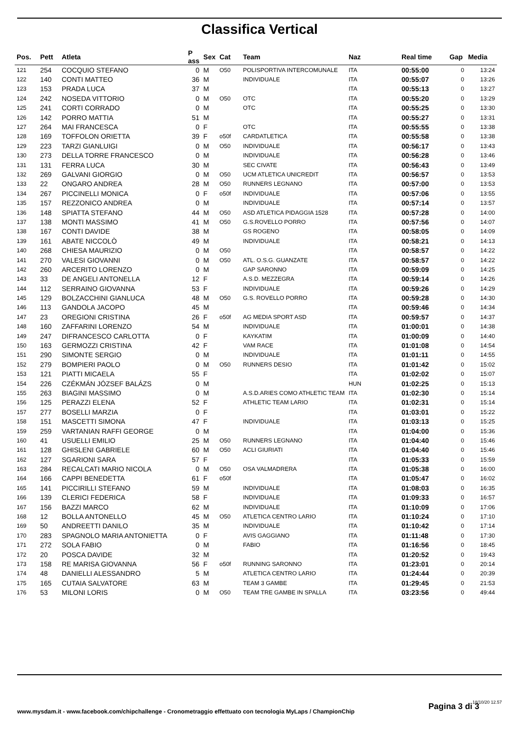Classifica Vertical
| Pos. | Pett | Atleta | P ass | Sex | Cat | Team | Naz | Real time | Gap | Media |
| --- | --- | --- | --- | --- | --- | --- | --- | --- | --- | --- |
| 121 | 254 | COCQUIO STEFANO | 0 | M | O50 | POLISPORTIVA INTERCOMUNALE | ITA | 00:55:00 | 0 | 13:24 |
| 122 | 140 | CONTI MATTEO | 36 | M | | INDIVIDUALE | ITA | 00:55:07 | 0 | 13:26 |
| 123 | 153 | PRADA LUCA | 37 | M | | | ITA | 00:55:13 | 0 | 13:27 |
| 124 | 242 | NOSEDA VITTORIO | 0 | M | O50 | OTC | ITA | 00:55:20 | 0 | 13:29 |
| 125 | 241 | CORTI CORRADO | 0 | M | | OTC | ITA | 00:55:25 | 0 | 13:30 |
| 126 | 142 | PORRO MATTIA | 51 | M | | | ITA | 00:55:27 | 0 | 13:31 |
| 127 | 264 | MAI FRANCESCA | 0 | F | | OTC | ITA | 00:55:55 | 0 | 13:38 |
| 128 | 169 | TOFFOLON ORIETTA | 39 | F | o50f | CARDATLETICA | ITA | 00:55:58 | 0 | 13:38 |
| 129 | 223 | TARZI GIANLUIGI | 0 | M | O50 | INDIVIDUALE | ITA | 00:56:17 | 0 | 13:43 |
| 130 | 273 | DELLA TORRE FRANCESCO | 0 | M | | INDIVIDUALE | ITA | 00:56:28 | 0 | 13:46 |
| 131 | 131 | FERRA LUCA | 30 | M | | SEC CIVATE | ITA | 00:56:43 | 0 | 13:49 |
| 132 | 269 | GALVANI GIORGIO | 0 | M | O50 | UCM ATLETICA UNICREDIT | ITA | 00:56:57 | 0 | 13:53 |
| 133 | 22 | ONGARO ANDREA | 28 | M | O50 | RUNNERS LEGNANO | ITA | 00:57:00 | 0 | 13:53 |
| 134 | 267 | PICCINELLI MONICA | 0 | F | o50f | INDIVIDUALE | ITA | 00:57:06 | 0 | 13:55 |
| 135 | 157 | REZZONICO ANDREA | 0 | M | | INDIVIDUALE | ITA | 00:57:14 | 0 | 13:57 |
| 136 | 148 | SPIATTA STEFANO | 44 | M | O50 | ASD ATLETICA PIDAGGIA 1528 | ITA | 00:57:28 | 0 | 14:00 |
| 137 | 138 | MONTI MASSIMO | 41 | M | O50 | G.S.ROVELLO PORRO | ITA | 00:57:56 | 0 | 14:07 |
| 138 | 167 | CONTI DAVIDE | 38 | M | | GS ROGENO | ITA | 00:58:05 | 0 | 14:09 |
| 139 | 161 | ABATE NICCOLÒ | 49 | M | | INDIVIDUALE | ITA | 00:58:21 | 0 | 14:13 |
| 140 | 268 | CHIESA MAURIZIO | 0 | M | O50 | | ITA | 00:58:57 | 0 | 14:22 |
| 141 | 270 | VALESI GIOVANNI | 0 | M | O50 | ATL. O.S.G. GUANZATE | ITA | 00:58:57 | 0 | 14:22 |
| 142 | 260 | ARCERITO LORENZO | 0 | M | | GAP SARONNO | ITA | 00:59:09 | 0 | 14:25 |
| 143 | 33 | DE ANGELI ANTONELLA | 12 | F | | A.S.D. MEZZEGRA | ITA | 00:59:14 | 0 | 14:26 |
| 144 | 112 | SERRAINO GIOVANNA | 53 | F | | INDIVIDUALE | ITA | 00:59:26 | 0 | 14:29 |
| 145 | 129 | BOLZACCHINI GIANLUCA | 48 | M | O50 | G.S. ROVELLO PORRO | ITA | 00:59:28 | 0 | 14:30 |
| 146 | 113 | GANDOLA JACOPO | 45 | M | | | ITA | 00:59:46 | 0 | 14:34 |
| 147 | 23 | OREGIONI CRISTINA | 26 | F | o50f | AG MEDIA SPORT ASD | ITA | 00:59:57 | 0 | 14:37 |
| 148 | 160 | ZAFFARINI LORENZO | 54 | M | | INDIVIDUALE | ITA | 01:00:01 | 0 | 14:38 |
| 149 | 247 | DIFRANCESCO CARLOTTA | 0 | F | | KAYKATIM | ITA | 01:00:09 | 0 | 14:40 |
| 150 | 163 | GERMOZZI CRISTINA | 42 | F | | VAM RACE | ITA | 01:01:08 | 0 | 14:54 |
| 151 | 290 | SIMONTE SERGIO | 0 | M | | INDIVIDUALE | ITA | 01:01:11 | 0 | 14:55 |
| 152 | 279 | BOMPIERI PAOLO | 0 | M | O50 | RUNNERS DESIO | ITA | 01:01:42 | 0 | 15:02 |
| 153 | 121 | PIATTI MICAELA | 55 | F | | | ITA | 01:02:02 | 0 | 15:07 |
| 154 | 226 | CZÉKMÁN JÓZSEF BALÁZS | 0 | M | | | HUN | 01:02:25 | 0 | 15:13 |
| 155 | 263 | BIAGINI MASSIMO | 0 | M | | A.S.D.ARIES COMO ATHLETIC TEAM | ITA | 01:02:30 | 0 | 15:14 |
| 156 | 125 | PERAZZI ELENA | 52 | F | | ATHLETIC TEAM LARIO | ITA | 01:02:31 | 0 | 15:14 |
| 157 | 277 | BOSELLI MARZIA | 0 | F | | | ITA | 01:03:01 | 0 | 15:22 |
| 158 | 151 | MASCETTI SIMONA | 47 | F | | INDIVIDUALE | ITA | 01:03:13 | 0 | 15:25 |
| 159 | 259 | VARTANIAN RAFFI GEORGE | 0 | M | | | ITA | 01:04:00 | 0 | 15:36 |
| 160 | 41 | USUELLI EMILIO | 25 | M | O50 | RUNNERS LEGNANO | ITA | 01:04:40 | 0 | 15:46 |
| 161 | 128 | GHISLENI GABRIELE | 60 | M | O50 | ACLI GIURIATI | ITA | 01:04:40 | 0 | 15:46 |
| 162 | 127 | SGARIONI SARA | 57 | F | | | ITA | 01:05:33 | 0 | 15:59 |
| 163 | 284 | RECALCATI MARIO NICOLA | 0 | M | O50 | OSA VALMADRERA | ITA | 01:05:38 | 0 | 16:00 |
| 164 | 166 | CAPPI BENEDETTA | 61 | F | o50f | | ITA | 01:05:47 | 0 | 16:02 |
| 165 | 141 | PICCIRILLI STEFANO | 59 | M | | INDIVIDUALE | ITA | 01:08:03 | 0 | 16:35 |
| 166 | 139 | CLERICI FEDERICA | 58 | F | | INDIVIDUALE | ITA | 01:09:33 | 0 | 16:57 |
| 167 | 156 | BAZZI MARCO | 62 | M | | INDIVIDUALE | ITA | 01:10:09 | 0 | 17:06 |
| 168 | 12 | BOLLA ANTONELLO | 45 | M | O50 | ATLETICA CENTRO LARIO | ITA | 01:10:24 | 0 | 17:10 |
| 169 | 50 | ANDREETTI DANILO | 35 | M | | INDIVIDUALE | ITA | 01:10:42 | 0 | 17:14 |
| 170 | 283 | SPAGNOLO MARIA ANTONIETTA | 0 | F | | AVIS GAGGIANO | ITA | 01:11:48 | 0 | 17:30 |
| 171 | 272 | SOLA FABIO | 0 | M | | FABIO | ITA | 01:16:56 | 0 | 18:45 |
| 172 | 20 | POSCA DAVIDE | 32 | M | | | ITA | 01:20:52 | 0 | 19:43 |
| 173 | 158 | RE MARISA GIOVANNA | 56 | F | o50f | RUNNING SARONNO | ITA | 01:23:01 | 0 | 20:14 |
| 174 | 48 | DANIELLI ALESSANDRO | 5 | M | | ATLETICA CENTRO LARIO | ITA | 01:24:44 | 0 | 20:39 |
| 175 | 165 | CUTAIA SALVATORE | 63 | M | | TEAM 3 GAMBE | ITA | 01:29:45 | 0 | 21:53 |
| 176 | 53 | MILONI LORIS | 0 | M | O50 | TEAM TRE GAMBE IN SPALLA | ITA | 03:23:56 | 0 | 49:44 |
18/10/20 12.57
www.mysdam.it - www.facebook.com/chipchallenge - Cronometraggio effettuato con tecnologia MyLaps / ChampionChip
Pagina 3 di 3